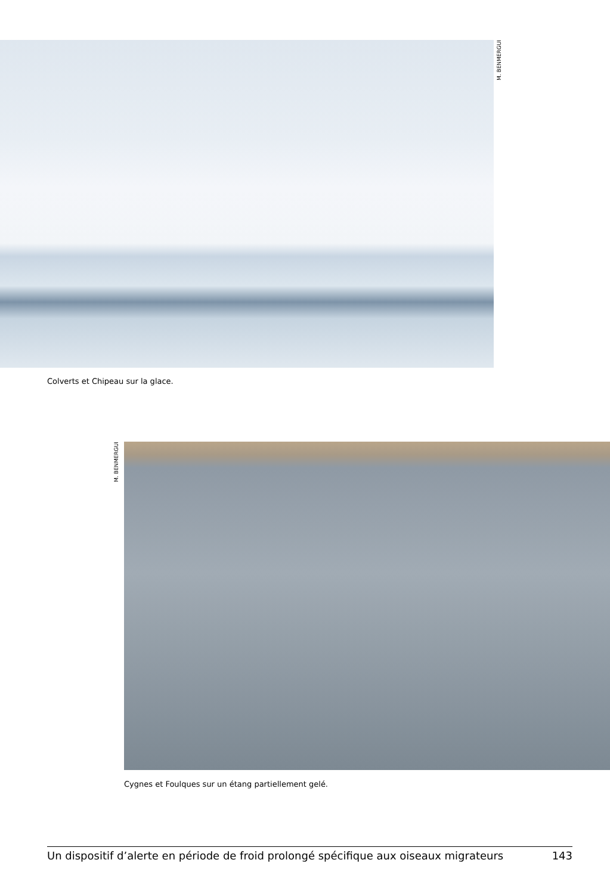M. BENMERGUI
Colverts et Chipeau sur la glace.
M. BENMERGUI
Cygnes et Foulques sur un étang partiellement gelé.
Un dispositif d’alerte en période de froid prolongé spécifique aux oiseaux migrateurs 143